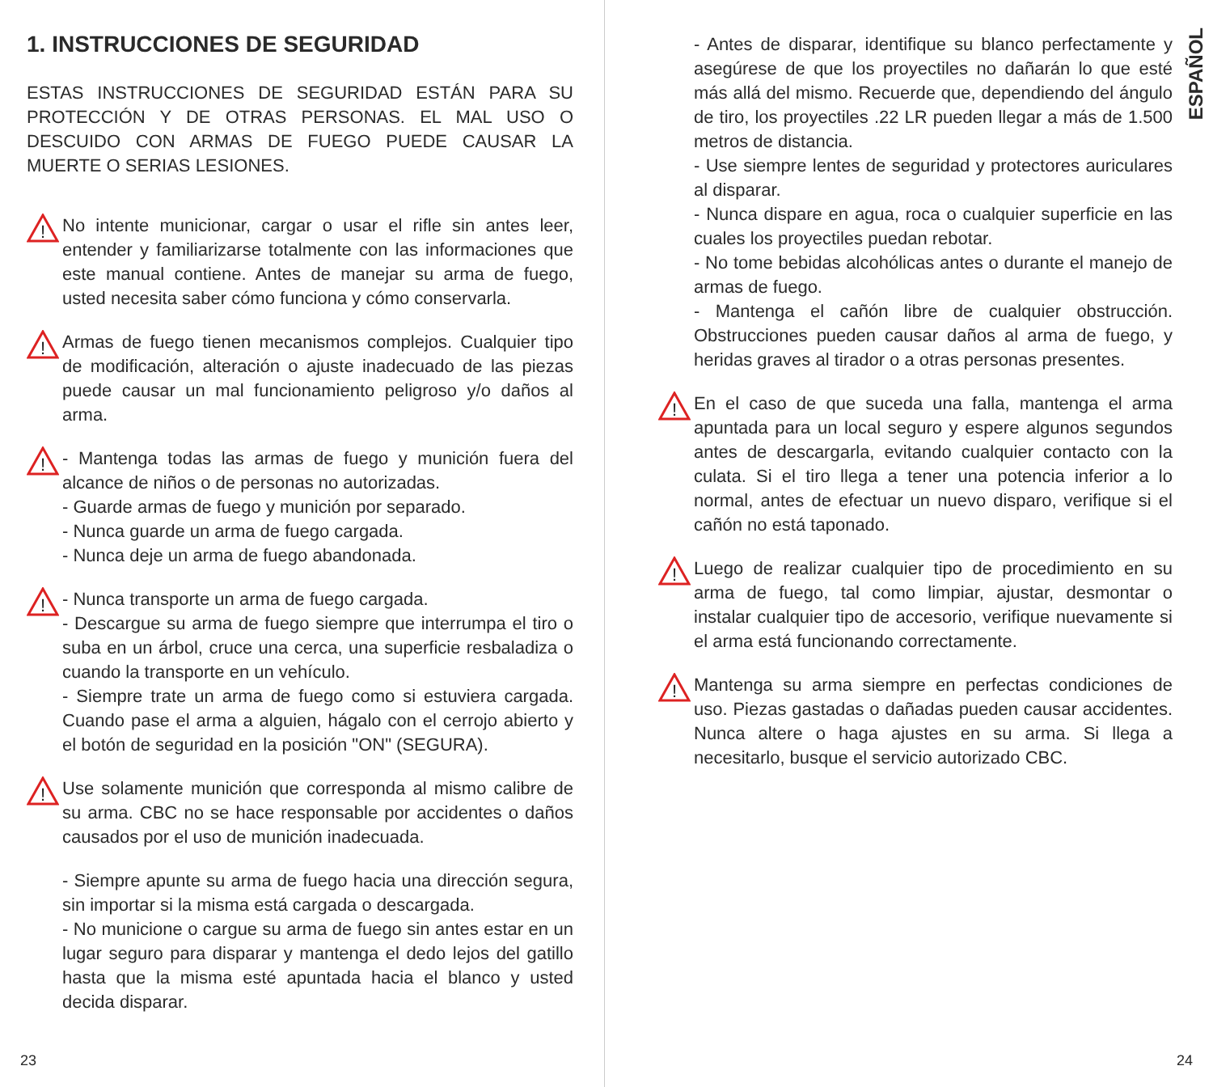1. INSTRUCCIONES DE SEGURIDAD
ESTAS INSTRUCCIONES DE SEGURIDAD ESTÁN PARA SU PROTECCIÓN Y DE OTRAS PERSONAS. EL MAL USO O DESCUIDO CON ARMAS DE FUEGO PUEDE CAUSAR LA MUERTE O SERIAS LESIONES.
!
No intente municionar, cargar o usar el rifle sin antes leer, entender y familiarizarse totalmente con las informaciones que este manual contiene. Antes de manejar su arma de fuego, usted necesita saber cómo funciona y cómo conservarla.
!
Armas de fuego tienen mecanismos complejos. Cualquier tipo de modificación, alteración o ajuste inadecuado de las piezas puede causar un mal funcionamiento peligroso y/o daños al arma.
!
- Mantenga todas las armas de fuego y munición fuera del alcance de niños o de personas no autorizadas.
- Guarde armas de fuego y munición por separado.
- Nunca guarde un arma de fuego cargada.
- Nunca deje un arma de fuego abandonada.
!
- Nunca transporte un arma de fuego cargada.
- Descargue su arma de fuego siempre que interrumpa el tiro o suba en un árbol, cruce una cerca, una superficie resbaladiza o cuando la transporte en un vehículo.
- Siempre trate un arma de fuego como si estuviera cargada. Cuando pase el arma a alguien, hágalo con el cerrojo abierto y el botón de seguridad en la posición "ON" (SEGURA).
!
Use solamente munición que corresponda al mismo calibre de su arma. CBC no se hace responsable por accidentes o daños causados por el uso de munición inadecuada.
- Siempre apunte su arma de fuego hacia una dirección segura, sin importar si la misma está cargada o descargada.
- No municione o cargue su arma de fuego sin antes estar en un lugar seguro para disparar y mantenga el dedo lejos del gatillo hasta que la misma esté apuntada hacia el blanco y usted decida disparar.
23
ESPAÑOL
- Antes de disparar, identifique su blanco perfectamente y asegúrese de que los proyectiles no dañarán lo que esté más allá del mismo. Recuerde que, dependiendo del ángulo de tiro, los proyectiles .22 LR pueden llegar a más de 1.500 metros de distancia.
- Use siempre lentes de seguridad y protectores auriculares al disparar.
- Nunca dispare en agua, roca o cualquier superficie en las cuales los proyectiles puedan rebotar.
- No tome bebidas alcohólicas antes o durante el manejo de armas de fuego.
- Mantenga el cañón libre de cualquier obstrucción. Obstrucciones pueden causar daños al arma de fuego, y heridas graves al tirador o a otras personas presentes.
!
En el caso de que suceda una falla, mantenga el arma apuntada para un local seguro y espere algunos segundos antes de descargarla, evitando cualquier contacto con la culata. Si el tiro llega a tener una potencia inferior a lo normal, antes de efectuar un nuevo disparo, verifique si el cañón no está taponado.
!
Luego de realizar cualquier tipo de procedimiento en su arma de fuego, tal como limpiar, ajustar, desmontar o instalar cualquier tipo de accesorio, verifique nuevamente si el arma está funcionando correctamente.
!
Mantenga su arma siempre en perfectas condiciones de uso. Piezas gastadas o dañadas pueden causar accidentes. Nunca altere o haga ajustes en su arma. Si llega a necesitarlo, busque el servicio autorizado CBC.
24